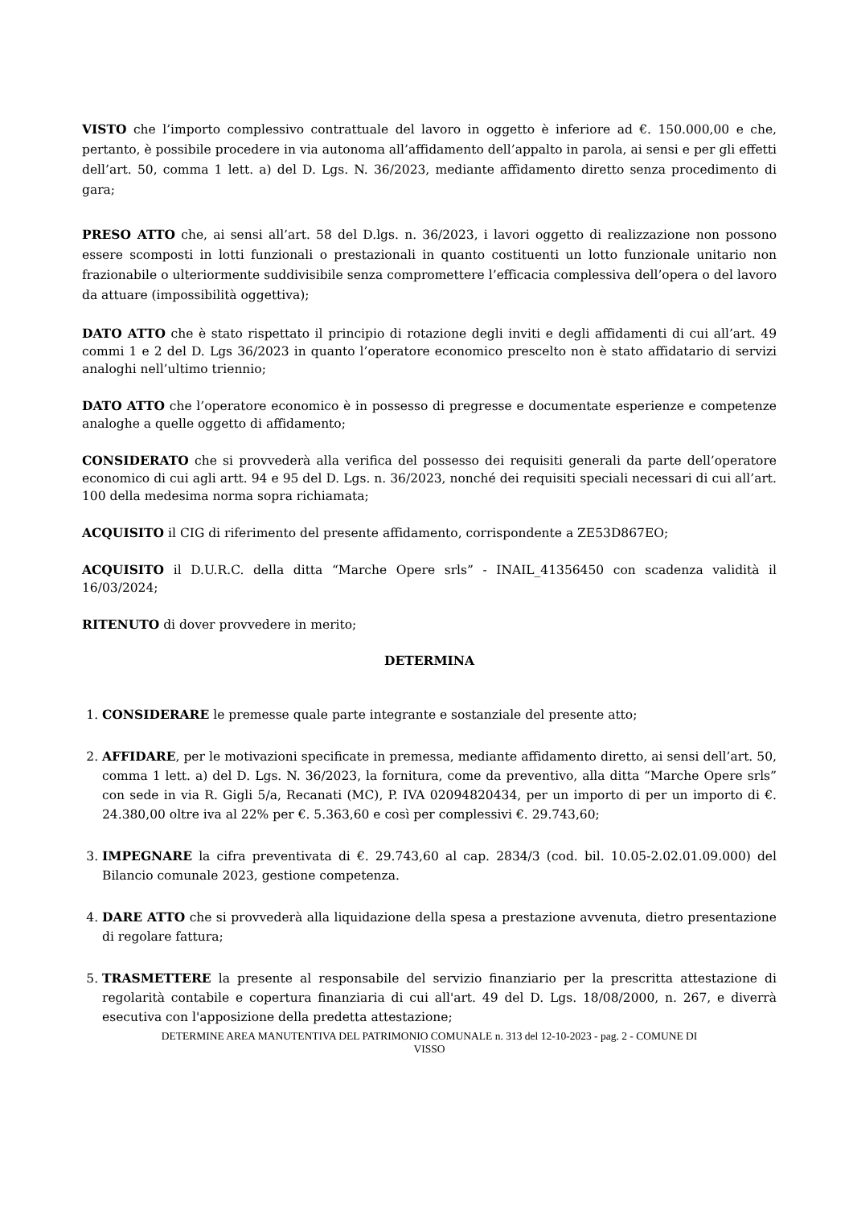VISTO che l’importo complessivo contrattuale del lavoro in oggetto è inferiore ad €. 150.000,00 e che, pertanto, è possibile procedere in via autonoma all’affidamento dell’appalto in parola, ai sensi e per gli effetti dell’art. 50, comma 1 lett. a) del D. Lgs. N. 36/2023, mediante affidamento diretto senza procedimento di gara;
PRESO ATTO che, ai sensi all’art. 58 del D.lgs. n. 36/2023, i lavori oggetto di realizzazione non possono essere scomposti in lotti funzionali o prestazionali in quanto costituenti un lotto funzionale unitario non frazionabile o ulteriormente suddivisibile senza compromettere l’efficacia complessiva dell’opera o del lavoro da attuare (impossibilità oggettiva);
DATO ATTO che è stato rispettato il principio di rotazione degli inviti e degli affidamenti di cui all’art. 49 commi 1 e 2 del D. Lgs 36/2023 in quanto l’operatore economico prescelto non è stato affidatario di servizi analoghi nell’ultimo triennio;
DATO ATTO che l’operatore economico è in possesso di pregresse e documentate esperienze e competenze analoghe a quelle oggetto di affidamento;
CONSIDERATO che si provvederà alla verifica del possesso dei requisiti generali da parte dell’operatore economico di cui agli artt. 94 e 95 del D. Lgs. n. 36/2023, nonché dei requisiti speciali necessari di cui all’art. 100 della medesima norma sopra richiamata;
ACQUISITO il CIG di riferimento del presente affidamento, corrispondente a ZE53D867EO;
ACQUISITO il D.U.R.C. della ditta “Marche Opere srls” - INAIL_41356450 con scadenza validità il 16/03/2024;
RITENUTO di dover provvedere in merito;
DETERMINA
1. CONSIDERARE le premesse quale parte integrante e sostanziale del presente atto;
2. AFFIDARE, per le motivazioni specificate in premessa, mediante affidamento diretto, ai sensi dell’art. 50, comma 1 lett. a) del D. Lgs. N. 36/2023, la fornitura, come da preventivo, alla ditta “Marche Opere srls” con sede in via R. Gigli 5/a, Recanati (MC), P. IVA 02094820434, per un importo di per un importo di €. 24.380,00 oltre iva al 22% per €. 5.363,60 e così per complessivi €. 29.743,60;
3. IMPEGNARE la cifra preventivata di €. 29.743,60 al cap. 2834/3 (cod. bil. 10.05-2.02.01.09.000) del Bilancio comunale 2023, gestione competenza.
4. DARE ATTO che si provvederà alla liquidazione della spesa a prestazione avvenuta, dietro presentazione di regolare fattura;
5. TRASMETTERE la presente al responsabile del servizio finanziario per la prescritta attestazione di regolarità contabile e copertura finanziaria di cui all'art. 49 del D. Lgs. 18/08/2000, n. 267, e diverrà esecutiva con l'apposizione della predetta attestazione;
DETERMINE AREA MANUTENTIVA DEL PATRIMONIO COMUNALE n. 313 del 12-10-2023 - pag. 2 - COMUNE DI
VISSO